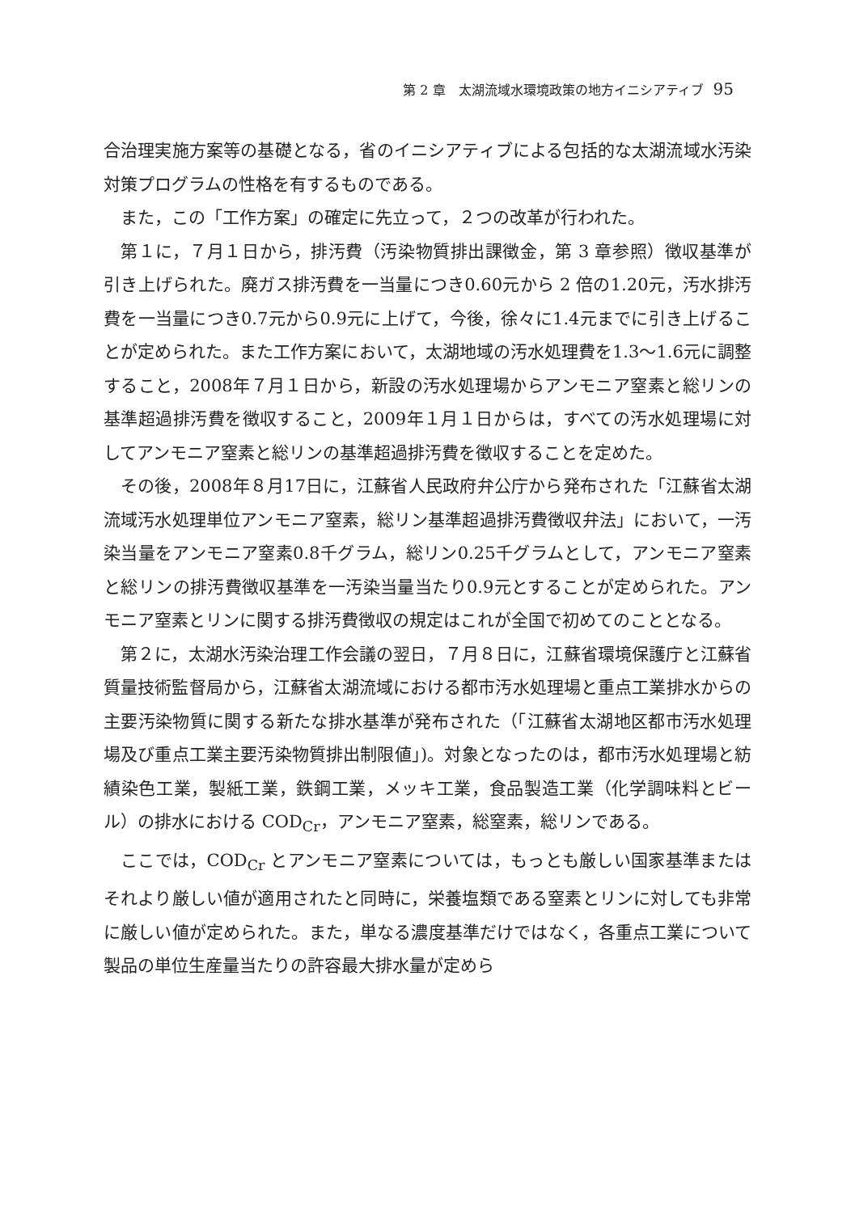第 2 章　太湖流域水環境政策の地方イニシアティブ 95
合治理実施方案等の基礎となる，省のイニシアティブによる包括的な太湖流域水汚染対策プログラムの性格を有するものである。
また，この「工作方案」の確定に先立って，２つの改革が行われた。
第１に，７月１日から，排汚費（汚染物質排出課徴金，第 3 章参照）徴収基準が引き上げられた。廃ガス排汚費を一当量につき0.60元から 2 倍の1.20元，汚水排汚費を一当量につき0.7元から0.9元に上げて，今後，徐々に1.4元までに引き上げることが定められた。また工作方案において，太湖地域の汚水処理費を1.3〜1.6元に調整すること，2008年７月１日から，新設の汚水処理場からアンモニア窒素と総リンの基準超過排汚費を徴収すること，2009年１月１日からは，すべての汚水処理場に対してアンモニア窒素と総リンの基準超過排汚費を徴収することを定めた。
その後，2008年８月17日に，江蘇省人民政府弁公庁から発布された「江蘇省太湖流域汚水処理単位アンモニア窒素，総リン基準超過排汚費徴収弁法」において，一汚染当量をアンモニア窒素0.8千グラム，総リン0.25千グラムとして，アンモニア窒素と総リンの排汚費徴収基準を一汚染当量当たり0.9元とすることが定められた。アンモニア窒素とリンに関する排汚費徴収の規定はこれが全国で初めてのこととなる。
第２に，太湖水汚染治理工作会議の翌日，７月８日に，江蘇省環境保護庁と江蘇省質量技術監督局から，江蘇省太湖流域における都市汚水処理場と重点工業排水からの主要汚染物質に関する新たな排水基準が発布された（「江蘇省太湖地区都市汚水処理場及び重点工業主要汚染物質排出制限値」)。対象となったのは，都市汚水処理場と紡績染色工業，製紙工業，鉄鋼工業，メッキ工業，食品製造工業（化学調味料とビール）の排水における COD<sub>Cr</sub>，アンモニア窒素，総窒素，総リンである。
ここでは，COD<sub>Cr</sub> とアンモニア窒素については，もっとも厳しい国家基準またはそれより厳しい値が適用されたと同時に，栄養塩類である窒素とリンに対しても非常に厳しい値が定められた。また，単なる濃度基準だけではなく，各重点工業について製品の単位生産量当たりの許容最大排水量が定めら